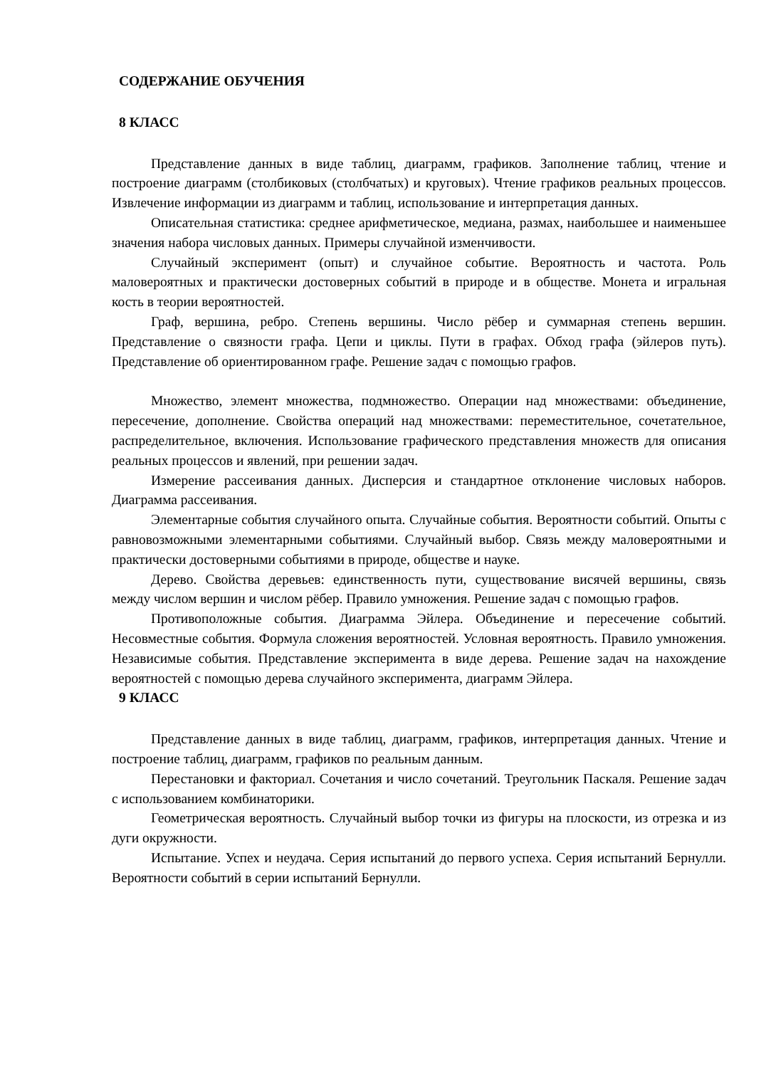СОДЕРЖАНИЕ ОБУЧЕНИЯ
8 КЛАСС
Представление данных в виде таблиц, диаграмм, графиков. Заполнение таблиц, чтение и построение диаграмм (столбиковых (столбчатых) и круговых). Чтение графиков реальных процессов. Извлечение информации из диаграмм и таблиц, использование и интерпретация данных.
Описательная статистика: среднее арифметическое, медиана, размах, наибольшее и наименьшее значения набора числовых данных. Примеры случайной изменчивости.
Случайный эксперимент (опыт) и случайное событие. Вероятность и частота. Роль маловероятных и практически достоверных событий в природе и в обществе. Монета и игральная кость в теории вероятностей.
Граф, вершина, ребро. Степень вершины. Число рёбер и суммарная степень вершин. Представление о связности графа. Цепи и циклы. Пути в графах. Обход графа (эйлеров путь). Представление об ориентированном графе. Решение задач с помощью графов.
Множество, элемент множества, подмножество. Операции над множествами: объединение, пересечение, дополнение. Свойства операций над множествами: переместительное, сочетательное, распределительное, включения. Использование графического представления множеств для описания реальных процессов и явлений, при решении задач.
Измерение рассеивания данных. Дисперсия и стандартное отклонение числовых наборов. Диаграмма рассеивания.
Элементарные события случайного опыта. Случайные события. Вероятности событий. Опыты с равновозможными элементарными событиями. Случайный выбор. Связь между маловероятными и практически достоверными событиями в природе, обществе и науке.
Дерево. Свойства деревьев: единственность пути, существование висячей вершины, связь между числом вершин и числом рёбер. Правило умножения. Решение задач с помощью графов.
Противоположные события. Диаграмма Эйлера. Объединение и пересечение событий. Несовместные события. Формула сложения вероятностей. Условная вероятность. Правило умножения. Независимые события. Представление эксперимента в виде дерева. Решение задач на нахождение вероятностей с помощью дерева случайного эксперимента, диаграмм Эйлера.
9 КЛАСС
Представление данных в виде таблиц, диаграмм, графиков, интерпретация данных. Чтение и построение таблиц, диаграмм, графиков по реальным данным.
Перестановки и факториал. Сочетания и число сочетаний. Треугольник Паскаля. Решение задач с использованием комбинаторики.
Геометрическая вероятность. Случайный выбор точки из фигуры на плоскости, из отрезка и из дуги окружности.
Испытание. Успех и неудача. Серия испытаний до первого успеха. Серия испытаний Бернулли. Вероятности событий в серии испытаний Бернулли.